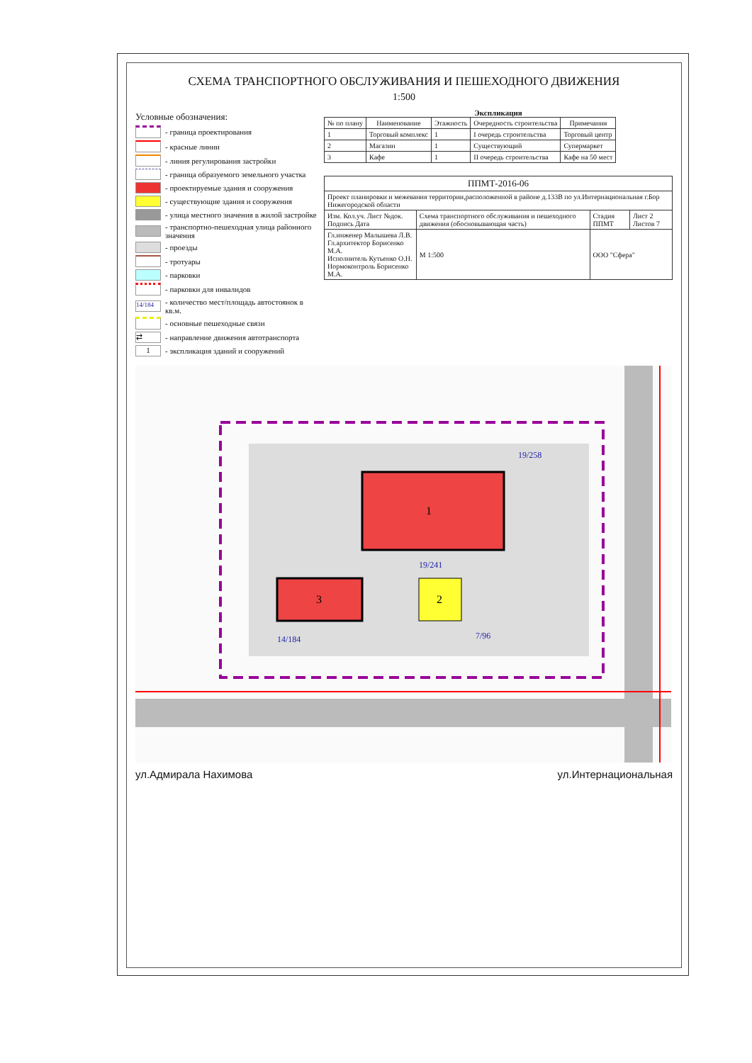СХЕМА ТРАНСПОРТНОГО ОБСЛУЖИВАНИЯ И ПЕШЕХОДНОГО ДВИЖЕНИЯ
1:500
Условные обозначения:
- граница проектирования
- красные линии
- линия регулирования застройки
- граница образуемого земельного участка
- проектируемые здания и сооружения
- существующие здания и сооружения
- улица местного значения в жилой застройке
- транспортно-пешеходная улица районного значения
- проезды
- тротуары
- парковки
- парковки для инвалидов
14/184 - количество мест/площадь автостоянок в кв.м.
- основные пешеходные связи
⇄ - направление движения автотранспорта
1 - экспликация зданий и сооружений
Экспликация
| № по плану | Наименование | Этажность | Очередность строительства | Примечания |
| --- | --- | --- | --- | --- |
| 1 | Торговый комплекс | 1 | I очередь строительства | Торговый центр |
| 2 | Магазин | 1 | Существующий | Супермаркет |
| 3 | Кафе | 1 | II очередь строительства | Кафе на 50 мест |
| ППМТ-2016-06 | | | |
| Проект планировки и межевания территории,расположенной в районе д.133В по ул.Интернациональная г.Бор Нижегородской области | | | |
| Изм. Кол.уч. Лист №док. Подпись Дата | Схема транспортного обслуживания и пешеходного движения (обосновывающая часть) | Стадия ППМТ | Лист 2 Листов 7 |
| Гл.инженер Малышева Л.В. Гл.архитектор Борисенко М.А. Исполнитель Кутьенко О.Н. Нормоконтроль Борисенко М.А. | М 1:500 | ООО "Сфера" | |
1
2
3
14/184
19/241
19/258
7/96
ул.Адмирала Нахимова ул.Интернациональная